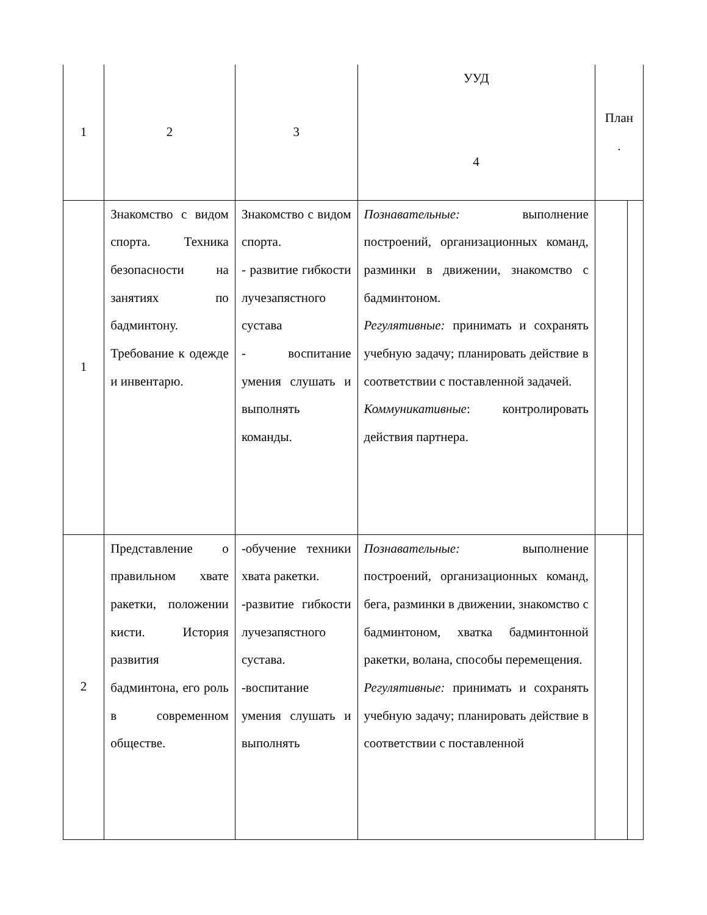| 1 | 2 | 3 | УУД 4 | План . | |
| 1 | Знакомство с видом спорта. Техника безопасности на занятиях по бадминтону. Требование к одежде и инвентарю. | Знакомство с видом спорта. - развитие гибкости лучезапястного сустава - воспитание умения слушать и выполнять команды. | Познавательные: выполнение построений, организационных команд, разминки в движении, знакомство с бадминтоном. Регулятивные: принимать и сохранять учебную задачу; планировать действие в соответствии с поставленной задачей. Коммуникативные : контролировать действия партнера. | | |
| 2 | Представление о правильном хвате ракетки, положении кисти. История развития бадминтона, его роль в современном обществе. | -обучение техники хвата ракетки. -развитие гибкости лучезапястного сустава. -воспитание умения слушать и выполнять | Познавательные: выполнение построений, организационных команд, бега, разминки в движении, знакомство с бадминтоном, хватка бадминтонной ракетки, волана, способы перемещения. Регулятивные: принимать и сохранять учебную задачу; планировать действие в соответствии с поставленной | | |